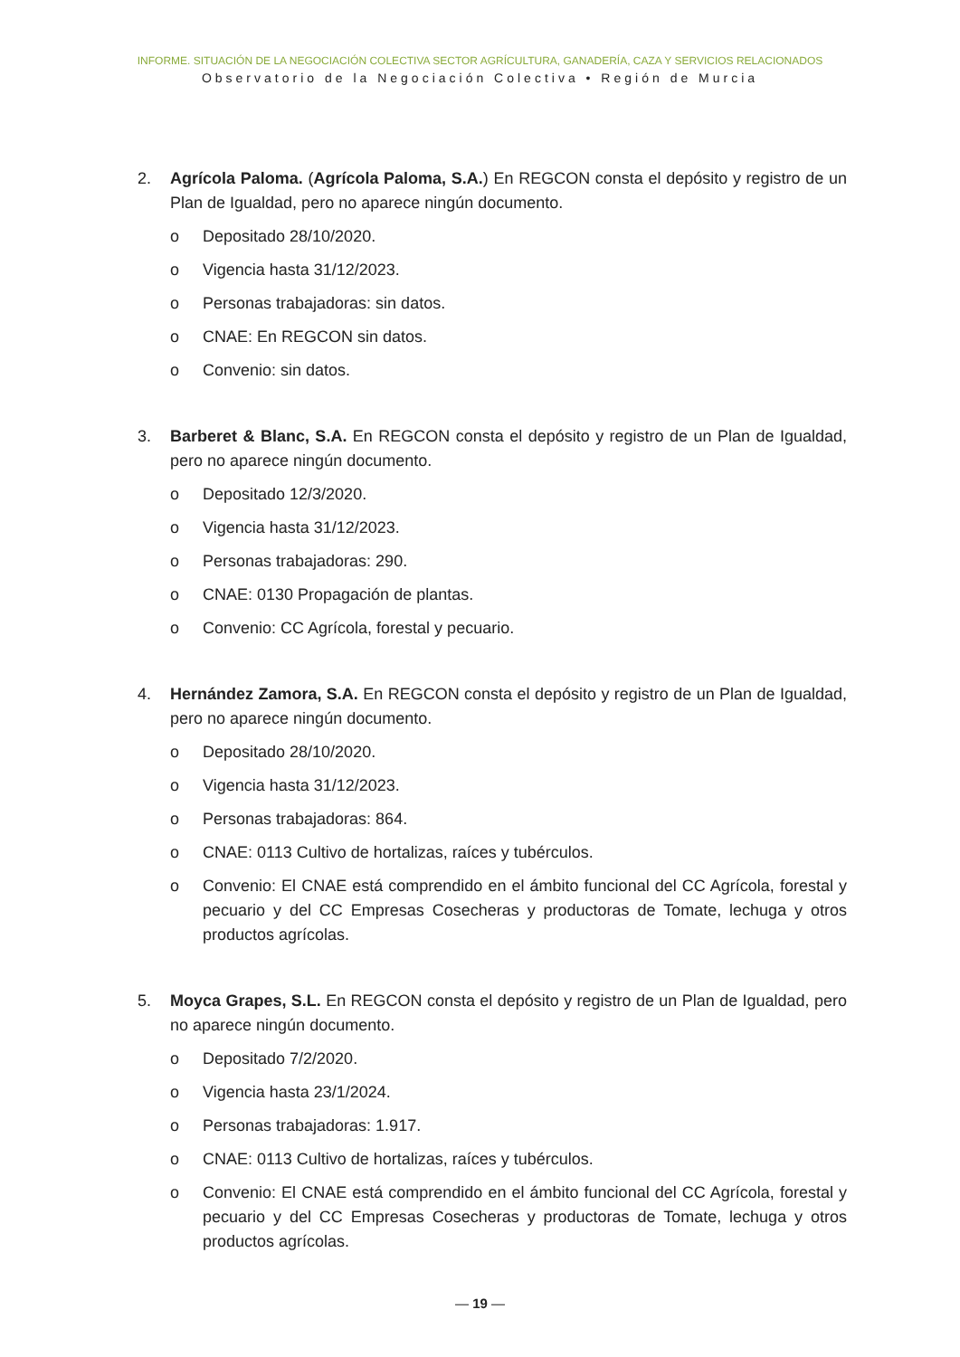INFORME. SITUACIÓN DE LA NEGOCIACIÓN COLECTIVA SECTOR AGRÍCULTURA, GANADERÍA, CAZA Y SERVICIOS RELACIONADOS
Observatorio de la Negociación Colectiva • Región de Murcia
2. Agrícola Paloma. (Agrícola Paloma, S.A.) En REGCON consta el depósito y registro de un Plan de Igualdad, pero no aparece ningún documento.
o Depositado 28/10/2020.
o Vigencia hasta 31/12/2023.
o Personas trabajadoras: sin datos.
o CNAE: En REGCON sin datos.
o Convenio: sin datos.
3. Barberet & Blanc, S.A. En REGCON consta el depósito y registro de un Plan de Igualdad, pero no aparece ningún documento.
o Depositado 12/3/2020.
o Vigencia hasta 31/12/2023.
o Personas trabajadoras: 290.
o CNAE: 0130 Propagación de plantas.
o Convenio: CC Agrícola, forestal y pecuario.
4. Hernández Zamora, S.A. En REGCON consta el depósito y registro de un Plan de Igualdad, pero no aparece ningún documento.
o Depositado 28/10/2020.
o Vigencia hasta 31/12/2023.
o Personas trabajadoras: 864.
o CNAE: 0113 Cultivo de hortalizas, raíces y tubérculos.
o Convenio: El CNAE está comprendido en el ámbito funcional del CC Agrícola, forestal y pecuario y del CC Empresas Cosecheras y productoras de Tomate, lechuga y otros productos agrícolas.
5. Moyca Grapes, S.L. En REGCON consta el depósito y registro de un Plan de Igualdad, pero no aparece ningún documento.
o Depositado 7/2/2020.
o Vigencia hasta 23/1/2024.
o Personas trabajadoras: 1.917.
o CNAE: 0113 Cultivo de hortalizas, raíces y tubérculos.
o Convenio: El CNAE está comprendido en el ámbito funcional del CC Agrícola, forestal y pecuario y del CC Empresas Cosecheras y productoras de Tomate, lechuga y otros productos agrícolas.
— 19 —